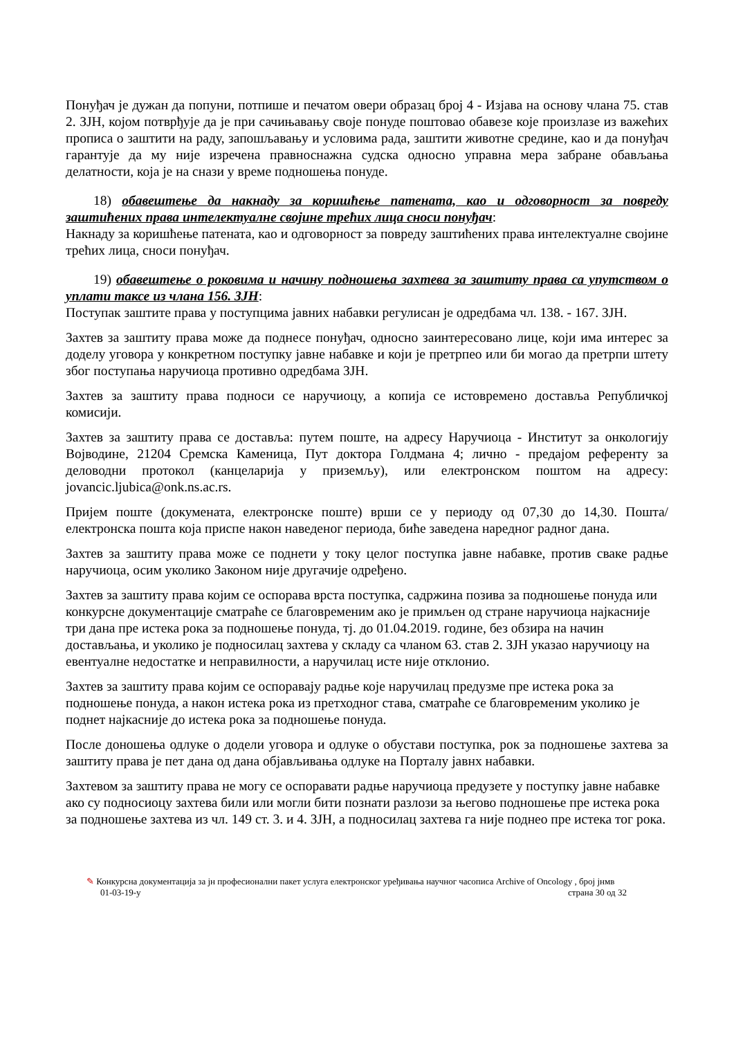Понуђач је дужан да попуни, потпише и печатом овери образац број 4 - Изјава на основу члана 75. став 2. ЗЈН, којом потврђује да је при сачињавању своје понуде поштовао обавезе које произлазе из важећих прописа о заштити на раду, запошљавању и условима рада, заштити животне средине, као и да понуђач гарантује да му није изречена правноснажна судска односно управна мера забране обављања делатности, која је на снази у време подношења понуде.
18) обавештење да накнаду за коришћење патената, као и одговорност за повреду заштићених права интелектуалне својине трећих лица сноси понуђач:
Накнаду за коришћење патената, као и одговорност за повреду заштићених права интелектуалне својине трећих лица, сноси понуђач.
19) обавештење о роковима и начину подношења захтева за заштиту права са упутством о уплати таксе из члана 156. ЗЈН:
Поступак заштите права у поступцима јавних набавки регулисан је одредбама чл. 138. - 167. ЗЈН.
Захтев за заштиту права може да поднесе понуђач, односно заинтересовано лице, који има интерес за доделу уговора у конкретном поступку јавне набавке и који је претрпео или би могао да претрпи штету због поступања наручиоца противно одредбама ЗЈН.
Захтев за заштиту права подноси се наручиоцу, а копија се истовремено доставља Републичкој комисији.
Захтев за заштиту права се доставља: путем поште, на адресу Наручиоца - Институт за онкологију Војводине, 21204 Сремска Каменица, Пут доктора Голдмана 4; лично - предајом референту за деловодни протокол (канцеларија у приземљу), или електронском поштом на адресу: jovancic.ljubica@onk.ns.ac.rs.
Пријем поште (докумената, електронске поште) врши се у периоду од 07,30 до 14,30. Пошта/електронска пошта која приспе након наведеног периода, биће заведена наредног радног дана.
Захтев за заштиту права може се поднети у току целог поступка јавне набавке, против сваке радње наручиоца, осим уколико Законом није другачије одређено.
Захтев за заштиту права којим се оспорава врста поступка, садржина позива за подношење понуда или конкурсне документације сматраће се благовременим ако је примљен од стране наручиоца најкасније три дана пре истека рока за подношење понуда, тј. до 01.04.2019. године, без обзира на начин достављања, и уколико је подносилац захтева у складу са чланом 63. став 2. ЗЈН указао наручиоцу на евентуалне недостатке и неправилности, а наручилац исте није отклонио.
Захтев за заштиту права којим се оспоравају радње које наручилац предузме пре истека рока за подношење понуда, а након истека рока из претходног става, сматраће се благовременим уколико је поднет најкасније до истека рока за подношење понуда.
После доношења одлуке о додели уговора и одлуке о обустави поступка, рок за подношење захтева за заштиту права је пет дана од дана објављивања одлуке на Порталу јавнх набавки.
Захтевом за заштиту права не могу се оспоравати радње наручиоца предузете у поступку јавне набавке ако су подносиоцу захтева били или могли бити познати разлози за његово подношење пре истека рока за подношење захтева из чл. 149 ст. 3. и 4. ЗЈН, а подносилац захтева га није поднео пре истека тог рока.
✎ Конкурсна документација за јн професионални пакет услуга електронског уређивања научног часописа Archive of Oncology , број јнмв
01-03-19-у страна 30 од 32